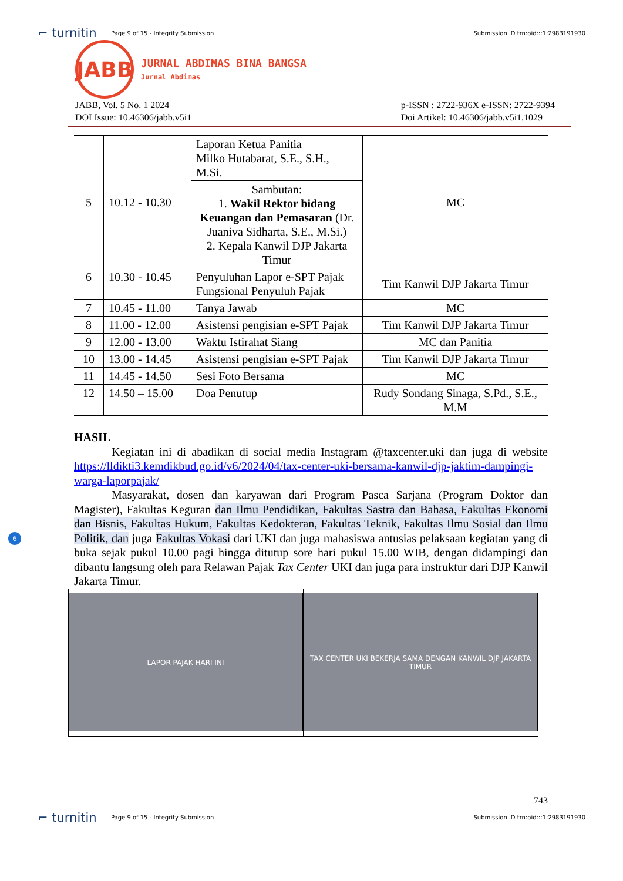⌐ turnitin Page 9 of 15 - Integrity Submission Submission ID trn:oid:::1:2983191930
JABB
JURNAL ABDIMAS BINA BANGSA
Jurnal Abdimas
JABB, Vol. 5 No. 1 2024
DOI Issue: 10.46306/jabb.v5i1
p-ISSN : 2722-936X e-ISSN: 2722-9394
Doi Artikel: 10.46306/jabb.v5i1.1029
| 5 | 10.12 - 10.30 | Laporan Ketua Panitia Milko Hutabarat, S.E., S.H., M.Si. | MC |
| | | Sambutan: 1. Wakil Rektor bidang Keuangan dan Pemasaran (Dr. Juaniva Sidharta, S.E., M.Si.) 2. Kepala Kanwil DJP Jakarta Timur | |
| 6 | 10.30 - 10.45 | Penyuluhan Lapor e-SPT Pajak Fungsional Penyuluh Pajak | Tim Kanwil DJP Jakarta Timur |
| 7 | 10.45 - 11.00 | Tanya Jawab | MC |
| 8 | 11.00 - 12.00 | Asistensi pengisian e-SPT Pajak | Tim Kanwil DJP Jakarta Timur |
| 9 | 12.00 - 13.00 | Waktu Istirahat Siang | MC dan Panitia |
| 10 | 13.00 - 14.45 | Asistensi pengisian e-SPT Pajak | Tim Kanwil DJP Jakarta Timur |
| 11 | 14.45 - 14.50 | Sesi Foto Bersama | MC |
| 12 | 14.50 – 15.00 | Doa Penutup | Rudy Sondang Sinaga, S.Pd., S.E., M.M |
HASIL
Kegiatan ini di abadikan di social media Instagram @taxcenter.uki dan juga di website https://lldikti3.kemdikbud.go.id/v6/2024/04/tax-center-uki-bersama-kanwil-djp-jaktim-dampingi-warga-laporpajak/
Masyarakat, dosen dan karyawan dari Program Pasca Sarjana (Program Doktor dan Magister), Fakultas Keguran dan Ilmu Pendidikan, Fakultas Sastra dan Bahasa, Fakultas Ekonomi dan Bisnis, Fakultas Hukum, Fakultas Kedokteran, Fakultas Teknik, Fakultas Ilmu Sosial dan Ilmu Politik, dan juga Fakultas Vokasi dari UKI dan juga mahasiswa antusias pelaksaan kegiatan yang di buka sejak pukul 10.00 pagi hingga ditutup sore hari pukul 15.00 WIB, dengan didampingi dan dibantu langsung oleh para Relawan Pajak Tax Center UKI dan juga para instruktur dari DJP Kanwil Jakarta Timur.
LAPOR PAJAK HARI INI TAX CENTER UKI BEKERJA SAMA DENGAN KANWIL DJP JAKARTA TIMUR
6
743
⌐ turnitin Page 9 of 15 - Integrity Submission Submission ID trn:oid:::1:2983191930